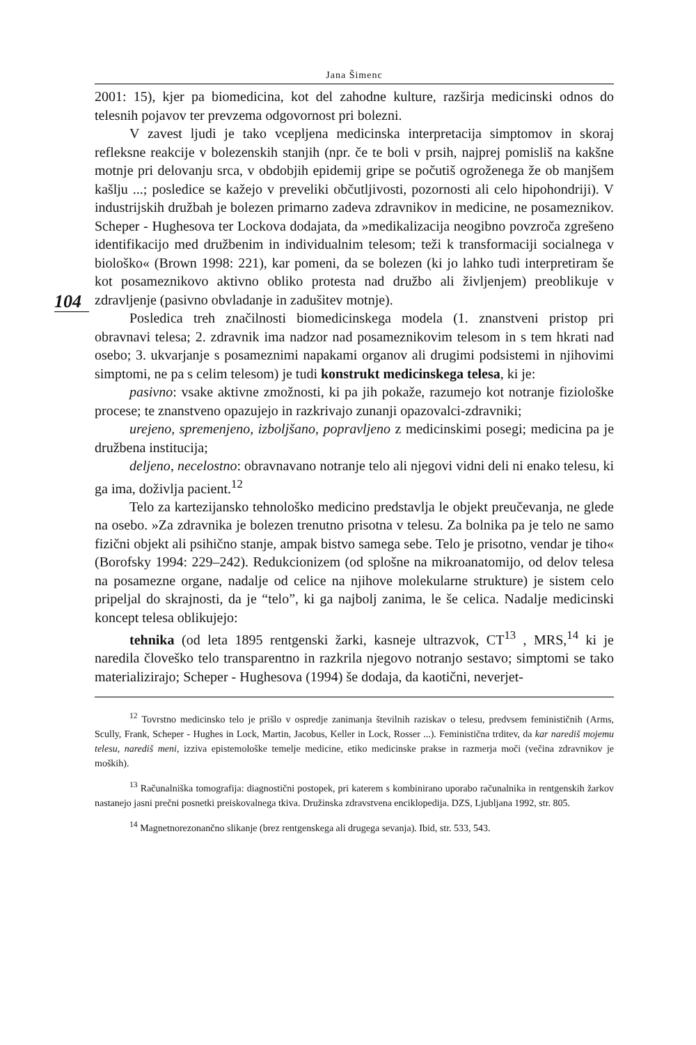Jana Šimenc
2001: 15), kjer pa biomedicina, kot del zahodne kulture, razširja medicinski odnos do telesnih pojavov ter prevzema odgovornost pri bolezni.
V zavest ljudi je tako vcepljena medicinska interpretacija simptomov in skoraj refleksne reakcije v bolezenskih stanjih (npr. če te boli v prsih, najprej pomisliš na kakšne motnje pri delovanju srca, v obdobjih epidemij gripe se počutiš ogroženega že ob manjšem kašlju ...; posledice se kažejo v preveliki občutljivosti, pozornosti ali celo hipohondriji). V industrijskih družbah je bolezen primarno zadeva zdravnikov in medicine, ne posameznikov. Scheper - Hughesova ter Lockova dodajata, da »medikalizacija neogibno povzroča zgrešeno identifikacijo med družbenim in individualnim telesom; teži k transformaciji socialnega v biološko« (Brown 1998: 221), kar pomeni, da se bolezen (ki jo lahko tudi interpretiram še kot posameznikovo aktivno obliko protesta nad družbo ali življenjem) preoblikuje v zdravljenje (pasivno obvladanje in zadušitev motnje).
104
Posledica treh značilnosti biomedicinskega modela (1. znanstveni pristop pri obravnavi telesa; 2. zdravnik ima nadzor nad posameznikovim telesom in s tem hkrati nad osebo; 3. ukvarjanje s posameznimi napakami organov ali drugimi podsistemi in njihovimi simptomi, ne pa s celim telesom) je tudi konstrukt medicinskega telesa, ki je:
pasivno: vsake aktivne zmožnosti, ki pa jih pokaže, razumejo kot notranje fiziološke procese; te znanstveno opazujejo in razkrivajo zunanji opazovalci-zdravniki;
urejeno, spremenjeno, izboljšano, popravljeno z medicinskimi posegi; medicina pa je družbena institucija;
deljeno, necelostno: obravnavano notranje telo ali njegovi vidni deli ni enako telesu, ki ga ima, doživlja pacient.<sup>12</sup>
Telo za kartezijansko tehnološko medicino predstavlja le objekt preučevanja, ne glede na osebo. »Za zdravnika je bolezen trenutno prisotna v telesu. Za bolnika pa je telo ne samo fizični objekt ali psihično stanje, ampak bistvo samega sebe. Telo je prisotno, vendar je tiho« (Borofsky 1994: 229–242). Redukcionizem (od splošne na mikroanatomijo, od delov telesa na posamezne organe, nadalje od celice na njihove molekularne strukture) je sistem celo pripeljal do skrajnosti, da je “telo”, ki ga najbolj zanima, le še celica. Nadalje medicinski koncept telesa oblikujejo:
tehnika (od leta 1895 rentgenski žarki, kasneje ultrazvok, CT<sup>13</sup> , MRS,<sup>14</sup> ki je naredila človeško telo transparentno in razkrila njegovo notranjo sestavo; simptomi se tako materializirajo; Scheper - Hughesova (1994) še dodaja, da kaotični, neverjet-
<sup>12</sup> Tovrstno medicinsko telo je prišlo v ospredje zanimanja številnih raziskav o telesu, predvsem feminističnih (Arms, Scully, Frank, Scheper - Hughes in Lock, Martin, Jacobus, Keller in Lock, Rosser ...). Feministična trditev, da kar narediš mojemu telesu, narediš meni, izziva epistemološke temelje medicine, etiko medicinske prakse in razmerja moči (večina zdravnikov je moških).
<sup>13</sup> Računalniška tomografija: diagnostični postopek, pri katerem s kombinirano uporabo računalnika in rentgenskih žarkov nastanejo jasni prečni posnetki preiskovalnega tkiva. Družinska zdravstvena enciklopedija. DZS, Ljubljana 1992, str. 805.
<sup>14</sup> Magnetnorezonančno slikanje (brez rentgenskega ali drugega sevanja). Ibid, str. 533, 543.